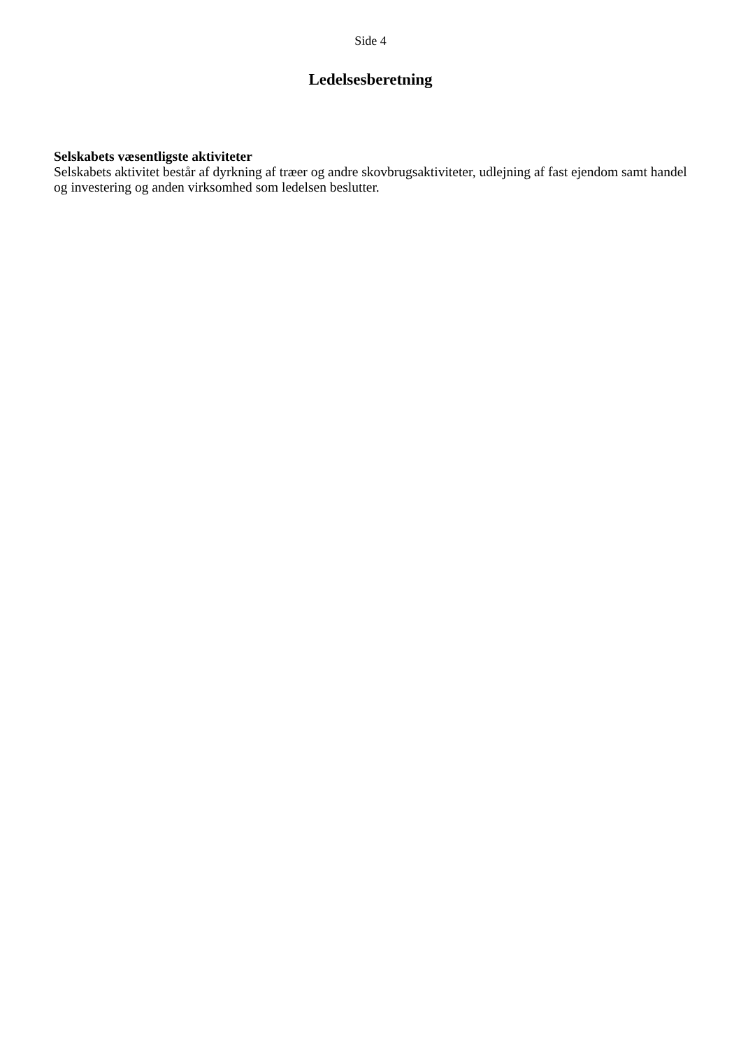Side 4
Ledelsesberetning
Selskabets væsentligste aktiviteter
Selskabets aktivitet består af dyrkning af træer og andre skovbrugsaktiviteter, udlejning af fast ejendom samt handel og investering og anden virksomhed som ledelsen beslutter.